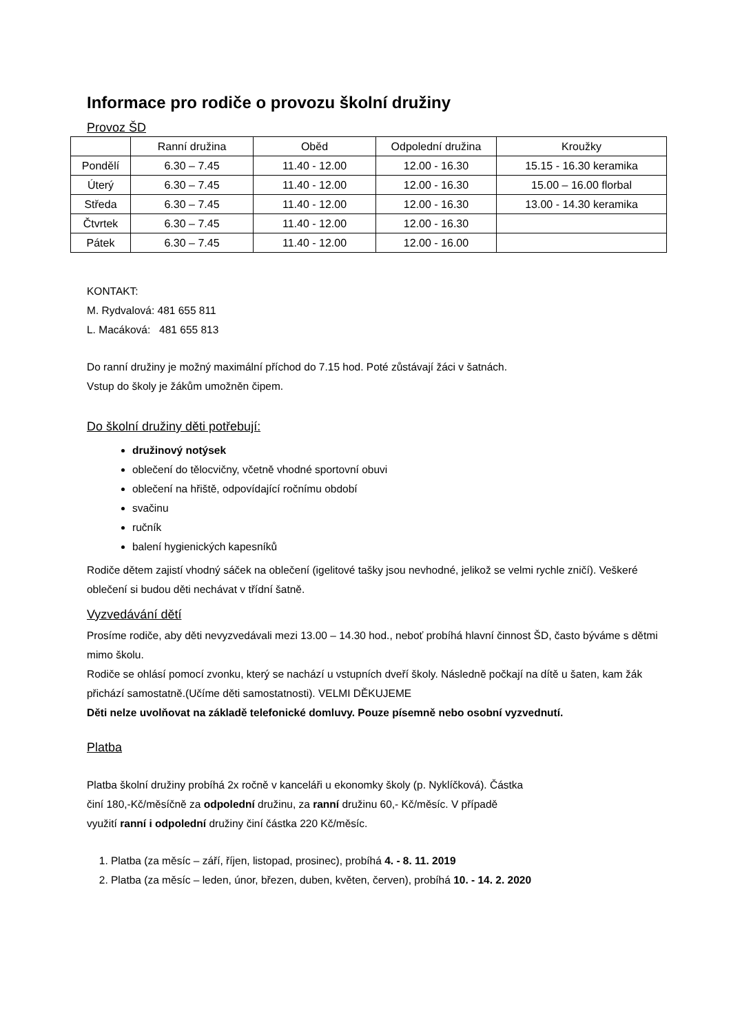Informace pro rodiče o provozu školní družiny
Provoz ŠD
| | Ranní družina | Oběd | Odpolední družina | Kroužky |
| --- | --- | --- | --- | --- |
| Pondělí | 6.30 – 7.45 | 11.40 - 12.00 | 12.00 - 16.30 | 15.15 - 16.30 keramika |
| Úterý | 6.30 – 7.45 | 11.40 - 12.00 | 12.00 - 16.30 | 15.00 – 16.00 florbal |
| Středa | 6.30 – 7.45 | 11.40 - 12.00 | 12.00 - 16.30 | 13.00 - 14.30 keramika |
| Čtvrtek | 6.30 – 7.45 | 11.40 - 12.00 | 12.00 - 16.30 | |
| Pátek | 6.30 – 7.45 | 11.40 - 12.00 | 12.00 - 16.00 | |
KONTAKT:
M. Rydvalová: 481 655 811
L. Macáková: 481 655 813
Do ranní družiny je možný maximální příchod do 7.15 hod. Poté zůstávají žáci v šatnách.
Vstup do školy je žákům umožněn čipem.
Do školní družiny děti potřebují:
družinový notýsek
oblečení do tělocvičny, včetně vhodné sportovní obuvi
oblečení na hřiště, odpovídající ročnímu období
svačinu
ručník
balení hygienických kapesníků
Rodiče dětem zajistí vhodný sáček na oblečení (igelitové tašky jsou nevhodné, jelikož se velmi rychle zničí). Veškeré oblečení si budou děti nechávat v třídní šatně.
Vyzvedávání dětí
Prosíme rodiče, aby děti nevyzvedávali mezi 13.00 – 14.30 hod., neboť probíhá hlavní činnost ŠD, často býváme s dětmi mimo školu.
Rodiče se ohlásí pomocí zvonku, který se nachází u vstupních dveří školy. Následně počkají na dítě u šaten, kam žák přichází samostatně.(Učíme děti samostatnosti). VELMI DĚKUJEME
Děti nelze uvolňovat na základě telefonické domluvy. Pouze písemně nebo osobní vyzvednutí.
Platba
Platba školní družiny probíhá 2x ročně v kanceláři u ekonomky školy (p. Nyklíčková). Částka
činí 180,-Kč/měsíčně za odpolední družinu, za ranní družinu 60,- Kč/měsíc. V případě
využití ranní i odpolední družiny činí částka 220 Kč/měsíc.
1. Platba (za měsíc – září, říjen, listopad, prosinec), probíhá 4. - 8. 11. 2019
2. Platba (za měsíc – leden, únor, březen, duben, květen, červen), probíhá 10. - 14. 2. 2020